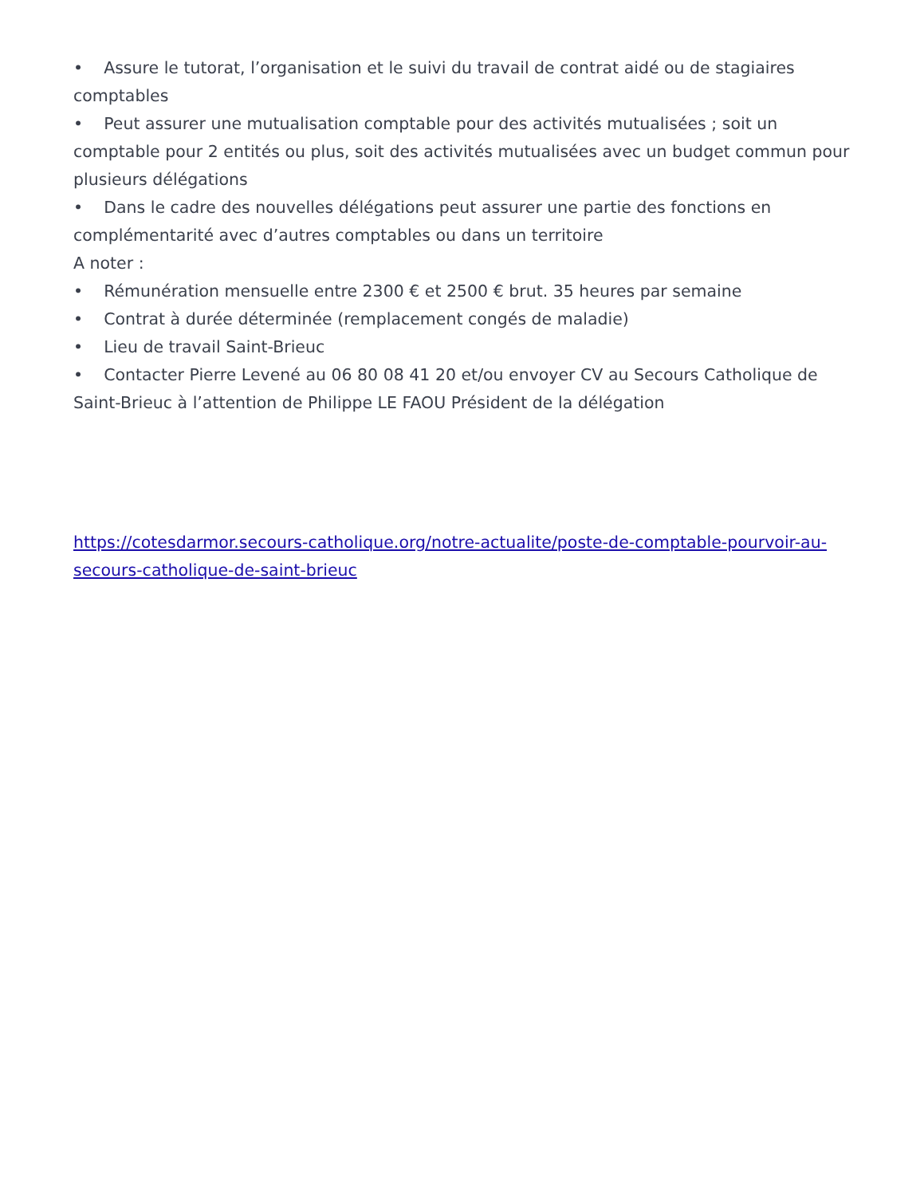• Assure le tutorat, l’organisation et le suivi du travail de contrat aidé ou de stagiaires comptables
• Peut assurer une mutualisation comptable pour des activités mutualisées ; soit un comptable pour 2 entités ou plus, soit des activités mutualisées avec un budget commun pour plusieurs délégations
• Dans le cadre des nouvelles délégations peut assurer une partie des fonctions en complémentarité avec d’autres comptables ou dans un territoire
A noter :
• Rémunération mensuelle entre 2300 € et 2500 € brut. 35 heures par semaine
• Contrat à durée déterminée (remplacement congés de maladie)
• Lieu de travail Saint-Brieuc
• Contacter Pierre Levené au 06 80 08 41 20 et/ou envoyer CV au Secours Catholique de Saint-Brieuc à l’attention de Philippe LE FAOU Président de la délégation
https://cotesdarmor.secours-catholique.org/notre-actualite/poste-de-comptable-pourvoir-au-secours-catholique-de-saint-brieuc